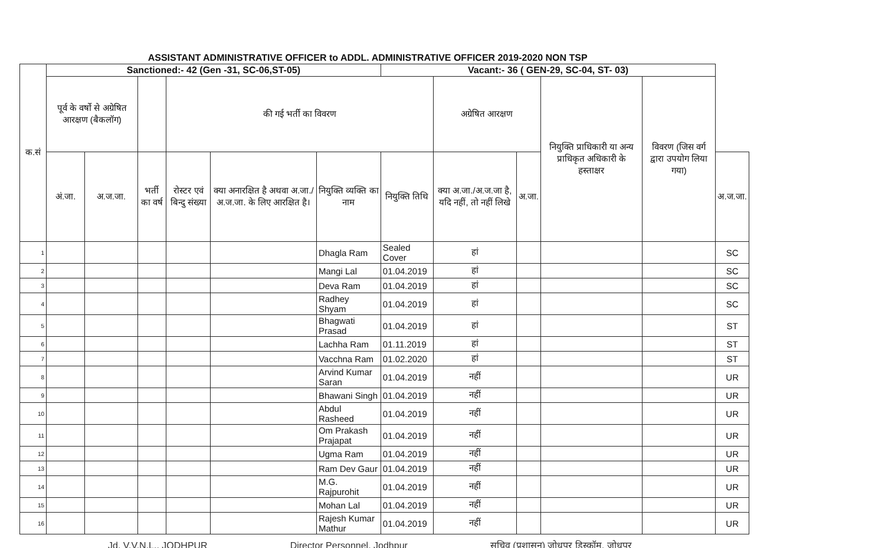| ASSISTANT ADMINISTRATIVE OFFICER to ADDL. ADMINISTRATIVE OFFICER 2019-2020 NON TSP | | | | | | | | | | | | |
| --- | --- | --- | --- | --- | --- | --- | --- | --- | --- | --- | --- | --- |
| क.सं | Sanctioned:- 42 (Gen -31, SC-06,ST-05) | | | | | | Vacant:- 36 ( GEN-29, SC-04, ST- 03) | | | | | |
| | पूर्व के वर्षो से अग्रेषित आरक्षण (बैकलॉग) | | | की गई भर्ती का विवरण | | | | अग्रेषित आरक्षण | | नियुक्ति प्राधिकारी या अन्य प्राधिकृत अधिकारी के हस्ताक्षर | विवरण (जिस वर्ग द्वारा उपयोग लिया गया) | |
| | अं.जा. | अ.ज.जा. | भर्ती का वर्ष | रोस्टर एवं बिन्दु संख्या | क्या अनारक्षित है अथवा अ.जा./अ.ज.जा. के लिए आरक्षित है। | नियुक्ति व्यक्ति का नाम | नियुक्ति तिथि | क्या अ.जा./अ.ज.जा है, यदि नहीं, तो नहीं लिखे | अ.जा. | | | अ.ज.जा. |
| 1 | | | | | | Dhagla Ram | Sealed Cover | हां | | | | SC |
| 2 | | | | | | Mangi Lal | 01.04.2019 | हां | | | | SC |
| 3 | | | | | | Deva Ram | 01.04.2019 | हां | | | | SC |
| 4 | | | | | | Radhey Shyam | 01.04.2019 | हां | | | | SC |
| 5 | | | | | | Bhagwati Prasad | 01.04.2019 | हां | | | | ST |
| 6 | | | | | | Lachha Ram | 01.11.2019 | हां | | | | ST |
| 7 | | | | | | Vacchna Ram | 01.02.2020 | हां | | | | ST |
| 8 | | | | | | Arvind Kumar Saran | 01.04.2019 | नहीं | | | | UR |
| 9 | | | | | | Bhawani Singh | 01.04.2019 | नहीं | | | | UR |
| 10 | | | | | | Abdul Rasheed | 01.04.2019 | नहीं | | | | UR |
| 11 | | | | | | Om Prakash Prajapat | 01.04.2019 | नहीं | | | | UR |
| 12 | | | | | | Ugma Ram | 01.04.2019 | नहीं | | | | UR |
| 13 | | | | | | Ram Dev Gaur | 01.04.2019 | नहीं | | | | UR |
| 14 | | | | | | M.G. Rajpurohit | 01.04.2019 | नहीं | | | | UR |
| 15 | | | | | | Mohan Lal | 01.04.2019 | नहीं | | | | UR |
| 16 | | | | | | Rajesh Kumar Mathur | 01.04.2019 | नहीं | | | | UR |
Jd. V.V.N.L., JODHPUR Director Personnel, Jodhpur सचिव (प्रशासन) जोधपुर डिस्कॉम, जोधपुर